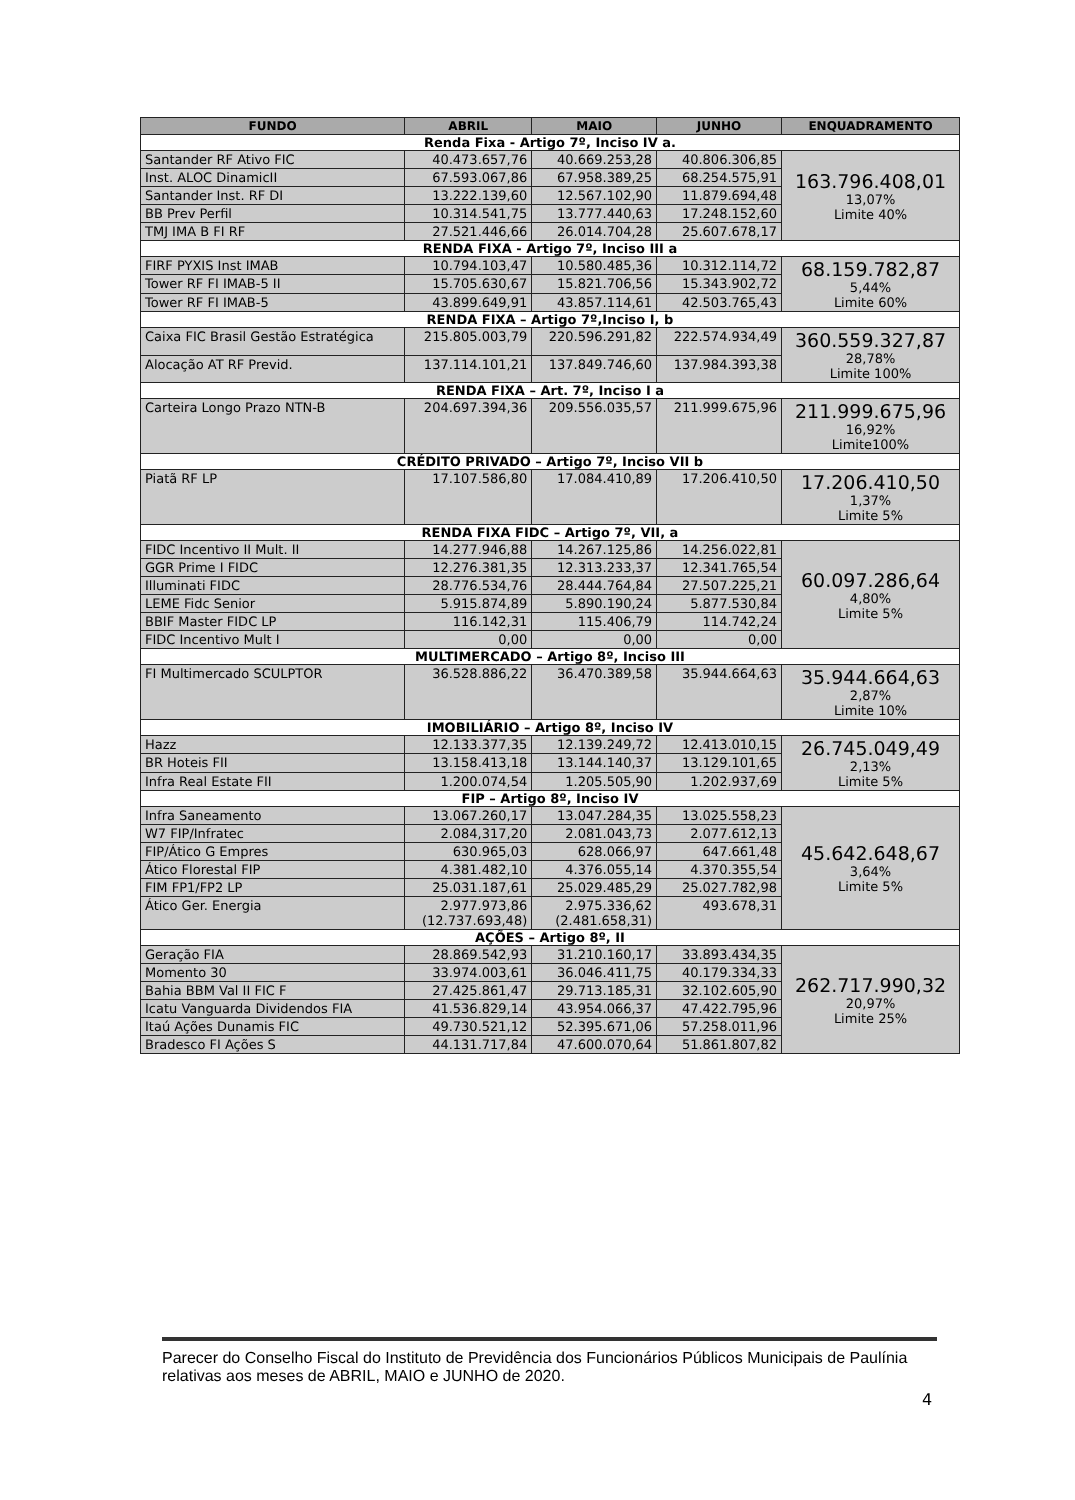| FUNDO | ABRIL | MAIO | JUNHO | ENQUADRAMENTO |
| --- | --- | --- | --- | --- |
| Renda Fixa - Artigo 7º, Inciso IV a. | | | | |
| Santander RF Ativo FIC | 40.473.657,76 | 40.669.253,28 | 40.806.306,85 | 163.796.408,01 13,07% Limite 40% |
| Inst. ALOC DinamicII | 67.593.067,86 | 67.958.389,25 | 68.254.575,91 | |
| Santander Inst. RF DI | 13.222.139,60 | 12.567.102,90 | 11.879.694,48 | |
| BB Prev Perfil | 10.314.541,75 | 13.777.440,63 | 17.248.152,60 | |
| TMJ IMA B FI RF | 27.521.446,66 | 26.014.704,28 | 25.607.678,17 | |
| RENDA FIXA - Artigo 7º, Inciso III a | | | | |
| FIRF PYXIS Inst IMAB | 10.794.103,47 | 10.580.485,36 | 10.312.114,72 | 68.159.782,87 5,44% Limite 60% |
| Tower RF FI IMAB-5 II | 15.705.630,67 | 15.821.706,56 | 15.343.902,72 | |
| Tower RF FI IMAB-5 | 43.899.649,91 | 43.857.114,61 | 42.503.765,43 | |
| RENDA FIXA – Artigo 7º,Inciso I, b | | | | |
| Caixa FIC Brasil Gestão Estratégica | 215.805.003,79 | 220.596.291,82 | 222.574.934,49 | 360.559.327,87 28,78% Limite 100% |
| Alocação AT RF Previd. | 137.114.101,21 | 137.849.746,60 | 137.984.393,38 | |
| RENDA FIXA – Art. 7º, Inciso I a | | | | |
| Carteira Longo Prazo NTN-B | 204.697.394,36 | 209.556.035,57 | 211.999.675,96 | 211.999.675,96 16,92% Limite100% |
| CRÉDITO PRIVADO – Artigo 7º, Inciso VII b | | | | |
| Piatã RF LP | 17.107.586,80 | 17.084.410,89 | 17.206.410,50 | 17.206.410,50 1,37% Limite 5% |
| RENDA FIXA FIDC – Artigo 7º, VII, a | | | | |
| FIDC Incentivo II Mult. II | 14.277.946,88 | 14.267.125,86 | 14.256.022,81 | 60.097.286,64 4,80% Limite 5% |
| GGR Prime I FIDC | 12.276.381,35 | 12.313.233,37 | 12.341.765,54 | |
| Illuminati FIDC | 28.776.534,76 | 28.444.764,84 | 27.507.225,21 | |
| LEME Fidc Senior | 5.915.874,89 | 5.890.190,24 | 5.877.530,84 | |
| BBIF Master FIDC LP | 116.142,31 | 115.406,79 | 114.742,24 | |
| FIDC Incentivo Mult I | 0,00 | 0,00 | 0,00 | |
| MULTIMERCADO – Artigo 8º, Inciso III | | | | |
| FI Multimercado SCULPTOR | 36.528.886,22 | 36.470.389,58 | 35.944.664,63 | 35.944.664,63 2,87% Limite 10% |
| IMOBILIÁRIO – Artigo 8º, Inciso IV | | | | |
| Hazz | 12.133.377,35 | 12.139.249,72 | 12.413.010,15 | 26.745.049,49 2,13% Limite 5% |
| BR Hoteis FII | 13.158.413,18 | 13.144.140,37 | 13.129.101,65 | |
| Infra Real Estate FII | 1.200.074,54 | 1.205.505,90 | 1.202.937,69 | |
| FIP – Artigo 8º, Inciso IV | | | | |
| Infra Saneamento | 13.067.260,17 | 13.047.284,35 | 13.025.558,23 | 45.642.648,67 3,64% Limite 5% |
| W7 FIP/Infratec | 2.084,317,20 | 2.081.043,73 | 2.077.612,13 | |
| FIP/Ático G Empres | 630.965,03 | 628.066,97 | 647.661,48 | |
| Ático Florestal FIP | 4.381.482,10 | 4.376.055,14 | 4.370.355,54 | |
| FIM FP1/FP2 LP | 25.031.187,61 | 25.029.485,29 | 25.027.782,98 | |
| Ático Ger. Energia | 2.977.973,86 (12.737.693,48) | 2.975.336,62 (2.481.658,31) | 493.678,31 | |
| AÇÕES – Artigo 8º, II | | | | |
| Geração FIA | 28.869.542,93 | 31.210.160,17 | 33.893.434,35 | 262.717.990,32 20,97% Limite 25% |
| Momento 30 | 33.974.003,61 | 36.046.411,75 | 40.179.334,33 | |
| Bahia BBM Val II FIC F | 27.425.861,47 | 29.713.185,31 | 32.102.605,90 | |
| Icatu Vanguarda Dividendos FIA | 41.536.829,14 | 43.954.066,37 | 47.422.795,96 | |
| Itaú Ações Dunamis FIC | 49.730.521,12 | 52.395.671,06 | 57.258.011,96 | |
| Bradesco FI Ações S | 44.131.717,84 | 47.600.070,64 | 51.861.807,82 | |
Parecer do Conselho Fiscal do Instituto de Previdência dos Funcionários Públicos Municipais de Paulínia relativas aos meses de ABRIL, MAIO e JUNHO de 2020.
4